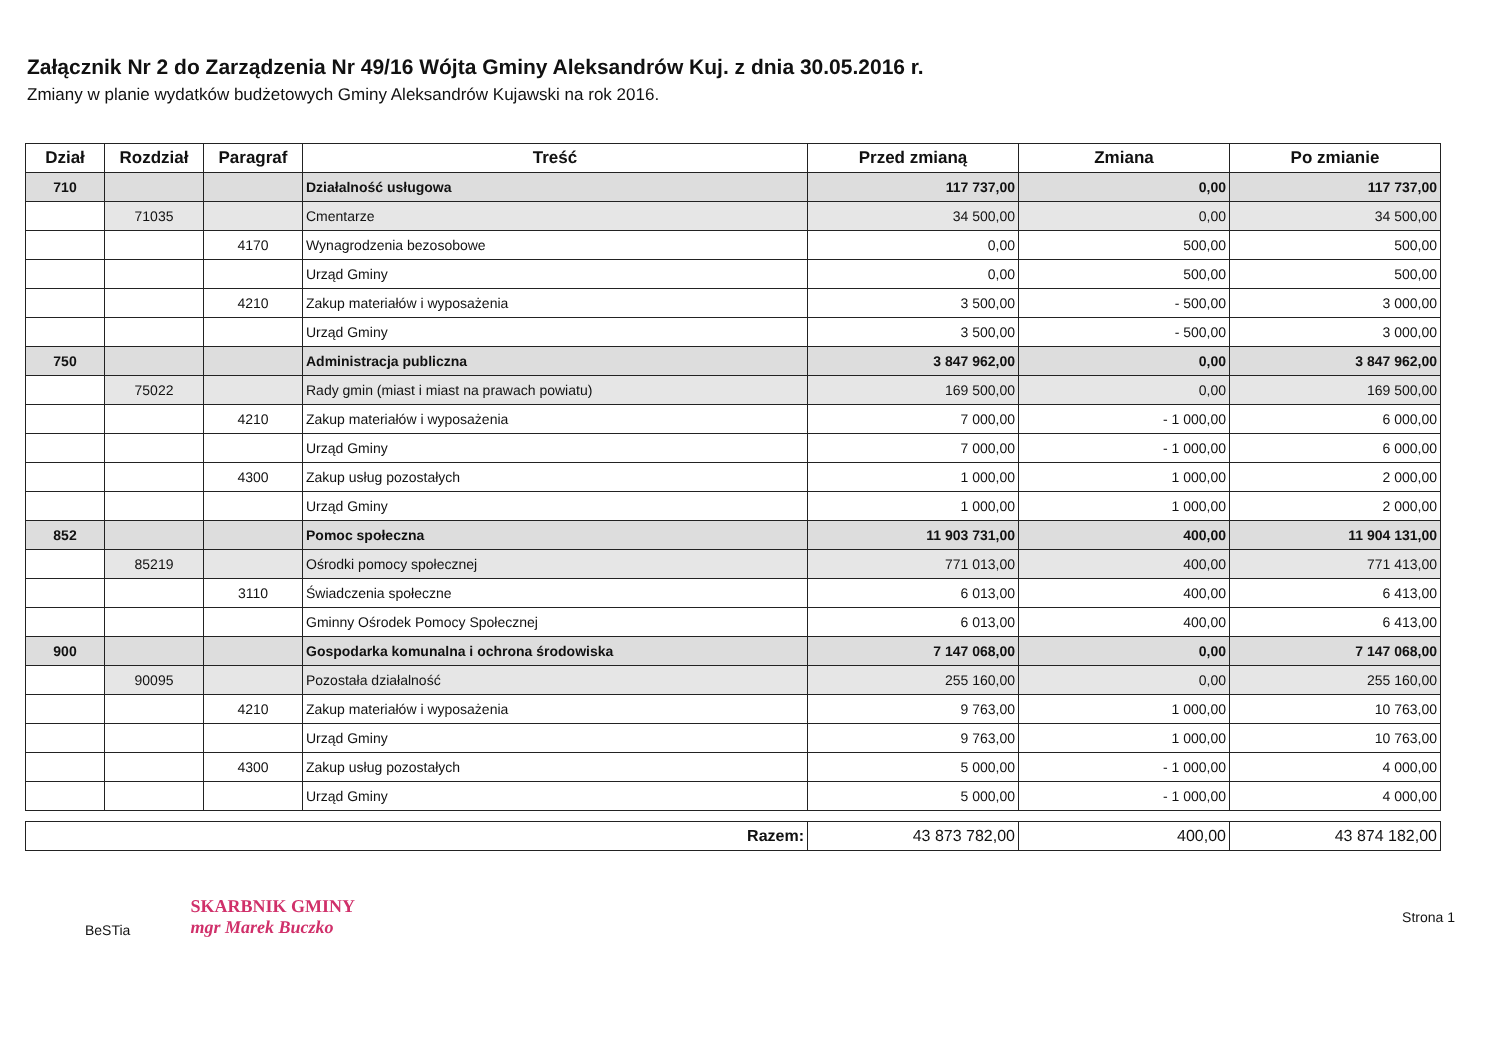Załącznik Nr 2 do Zarządzenia Nr 49/16 Wójta Gminy Aleksandrów Kuj. z dnia 30.05.2016 r.
Zmiany w planie wydatków budżetowych Gminy Aleksandrów Kujawski na rok 2016.
| Dział | Rozdział | Paragraf | Treść | Przed zmianą | Zmiana | Po zmianie |
| --- | --- | --- | --- | --- | --- | --- |
| 710 | | | Działalność usługowa | 117 737,00 | 0,00 | 117 737,00 |
| | 71035 | | Cmentarze | 34 500,00 | 0,00 | 34 500,00 |
| | | 4170 | Wynagrodzenia bezosobowe | 0,00 | 500,00 | 500,00 |
| | | | Urząd Gminy | 0,00 | 500,00 | 500,00 |
| | | 4210 | Zakup materiałów i wyposażenia | 3 500,00 | - 500,00 | 3 000,00 |
| | | | Urząd Gminy | 3 500,00 | - 500,00 | 3 000,00 |
| 750 | | | Administracja publiczna | 3 847 962,00 | 0,00 | 3 847 962,00 |
| | 75022 | | Rady gmin (miast i miast na prawach powiatu) | 169 500,00 | 0,00 | 169 500,00 |
| | | 4210 | Zakup materiałów i wyposażenia | 7 000,00 | - 1 000,00 | 6 000,00 |
| | | | Urząd Gminy | 7 000,00 | - 1 000,00 | 6 000,00 |
| | | 4300 | Zakup usług pozostałych | 1 000,00 | 1 000,00 | 2 000,00 |
| | | | Urząd Gminy | 1 000,00 | 1 000,00 | 2 000,00 |
| 852 | | | Pomoc społeczna | 11 903 731,00 | 400,00 | 11 904 131,00 |
| | 85219 | | Ośrodki pomocy społecznej | 771 013,00 | 400,00 | 771 413,00 |
| | | 3110 | Świadczenia społeczne | 6 013,00 | 400,00 | 6 413,00 |
| | | | Gminny Ośrodek Pomocy Społecznej | 6 013,00 | 400,00 | 6 413,00 |
| 900 | | | Gospodarka komunalna i ochrona środowiska | 7 147 068,00 | 0,00 | 7 147 068,00 |
| | 90095 | | Pozostała działalność | 255 160,00 | 0,00 | 255 160,00 |
| | | 4210 | Zakup materiałów i wyposażenia | 9 763,00 | 1 000,00 | 10 763,00 |
| | | | Urząd Gminy | 9 763,00 | 1 000,00 | 10 763,00 |
| | | 4300 | Zakup usług pozostałych | 5 000,00 | - 1 000,00 | 4 000,00 |
| | | | Urząd Gminy | 5 000,00 | - 1 000,00 | 4 000,00 |
| Razem: | 43 873 782,00 | 400,00 | 43 874 182,00 |
BeSTia
SKARBNIK GMINY
mgr Marek Buczko
Strona 1